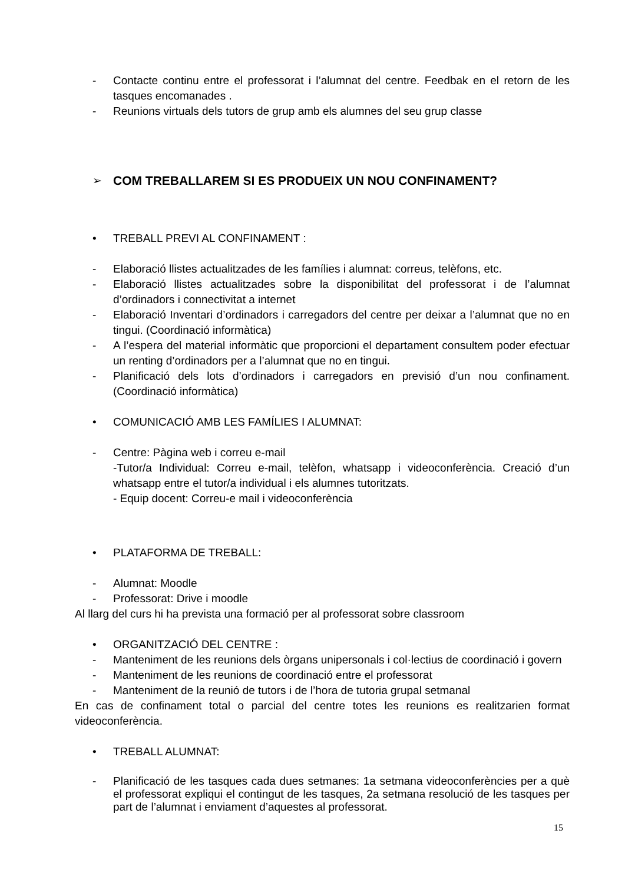- Contacte continu entre el professorat i l’alumnat del centre. Feedbak en el retorn de les tasques encomanades .
- Reunions virtuals dels tutors de grup amb els alumnes del seu grup classe
➢ COM TREBALLAREM SI ES PRODUEIX UN NOU CONFINAMENT?
• TREBALL PREVI AL CONFINAMENT :
- Elaboració llistes actualitzades de les famílies i alumnat: correus, telèfons, etc.
- Elaboració llistes actualitzades sobre la disponibilitat del professorat i de l’alumnat d’ordinadors i connectivitat a internet
- Elaboració Inventari d’ordinadors i carregadors del centre per deixar a l’alumnat que no en tingui. (Coordinació informàtica)
- A l’espera del material informàtic que proporcioni el departament consultem poder efectuar un renting d’ordinadors per a l’alumnat que no en tingui.
- Planificació dels lots d’ordinadors i carregadors en previsió d’un nou confinament. (Coordinació informàtica)
• COMUNICACIÓ AMB LES FAMÍLIES I ALUMNAT:
- Centre: Pàgina web i correu e-mail
-Tutor/a Individual: Correu e-mail, telèfon, whatsapp i videoconferència. Creació d’un whatsapp entre el tutor/a individual i els alumnes tutoritzats.
- Equip docent: Correu-e mail i videoconferència
• PLATAFORMA DE TREBALL:
- Alumnat: Moodle
- Professorat: Drive i moodle
Al llarg del curs hi ha prevista una formació per al professorat sobre classroom
• ORGANITZACIÓ DEL CENTRE :
- Manteniment de les reunions dels òrgans unipersonals i col·lectius de coordinació i govern
- Manteniment de les reunions de coordinació entre el professorat
- Manteniment de la reunió de tutors i de l’hora de tutoria grupal setmanal
En cas de confinament total o parcial del centre totes les reunions es realitzarien format videoconferència.
• TREBALL ALUMNAT:
- Planificació de les tasques cada dues setmanes: 1a setmana videoconferències per a què el professorat expliqui el contingut de les tasques, 2a setmana resolució de les tasques per part de l’alumnat i enviament d’aquestes al professorat.
15